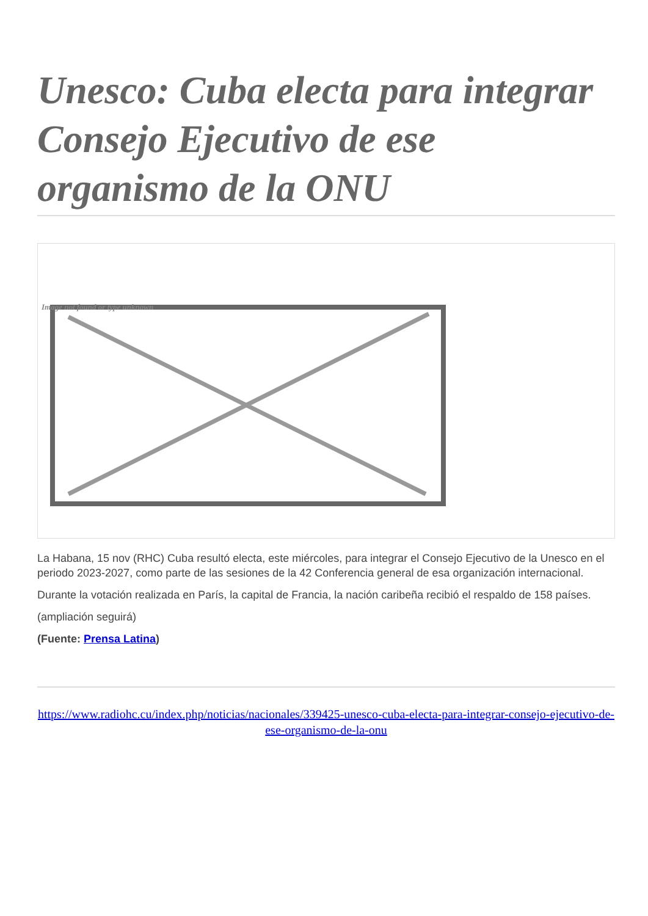Unesco: Cuba electa para integrar Consejo Ejecutivo de ese organismo de la ONU
Image not found or type unknown
La Habana, 15 nov (RHC) Cuba resultó electa, este miércoles, para integrar el Consejo Ejecutivo de la Unesco en el periodo 2023-2027, como parte de las sesiones de la 42 Conferencia general de esa organización internacional.
Durante la votación realizada en París, la capital de Francia, la nación caribeña recibió el respaldo de 158 países.
(ampliación seguirá)
(Fuente: Prensa Latina)
https://www.radiohc.cu/index.php/noticias/nacionales/339425-unesco-cuba-electa-para-integrar-consejo-ejecutivo-de-ese-organismo-de-la-onu